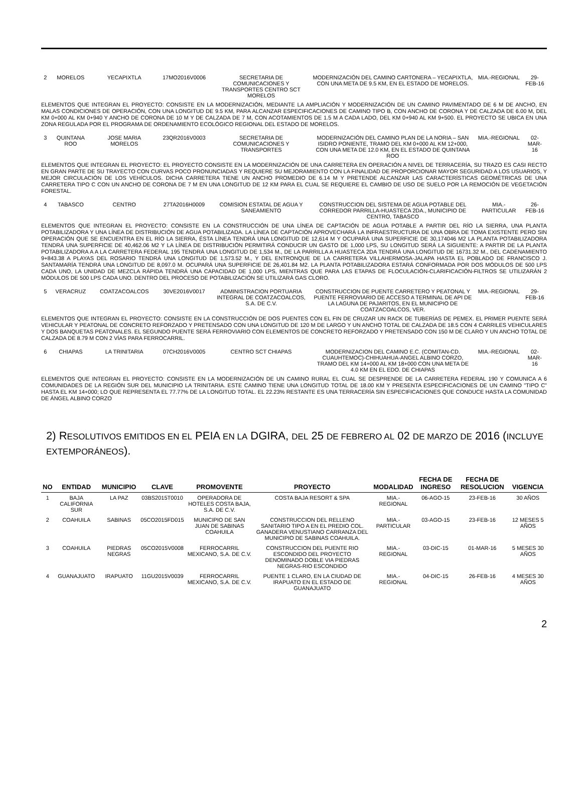| 2 | MORELOS | YECAPIXTLA | 17MO2016V0006 | SECRETARIA DE COMUNICACIONES Y TRANSPORTES CENTRO SCT MORELOS | MODERNIZACIÓN DEL CAMINO CARTONERA – YECAPIXTLA, CON UNA META DE 9.5 KM, EN EL ESTADO DE MORELOS. | MIA.-REGIONAL | 29-FEB-16 |
| ELEMENTOS QUE INTEGRAN EL PROYECTO: CONSISTE EN LA MODERNIZACIÓN, MEDIANTE LA AMPLIACIÓN Y MODERNIZACIÓN DE UN CAMINO PAVIMENTADO DE 6 M DE ANCHO, EN MALAS CONDICIONES DE OPERACIÓN, CON UNA LONGITUD DE 9.5 KM, PARA ALCANZAR ESPECIFICACIONES DE CAMINO TIPO B, CON ANCHO DE CORONA Y DE CALZADA DE 6.00 M, DEL KM 0+000 AL KM 0+940 Y ANCHO DE CORONA DE 10 M Y DE CALZADA DE 7 M, CON ACOTAMIENTOS DE 1.5 M A CADA LADO, DEL KM 0+940 AL KM 9+500. EL PROYECTO SE UBICA EN UNA ZONA REGULADA POR EL PROGRAMA DE ORDENAMIENTO ECOLÓGICO REGIONAL DEL ESTADO DE MORELOS. | | | | | | | |
| 3 | QUINTANA ROO | JOSE MARIA MORELOS | 23QR2016V0003 | SECRETARIA DE COMUNICACIONES Y TRANSPORTES | MODERNIZACIÓN DEL CAMINO PLAN DE LA NORIA – SAN ISIDRO PONIENTE, TRAMO DEL KM 0+000 AL KM 12+000, CON UNA META DE 12.0 KM, EN EL ESTADO DE QUINTANA ROO | MIA.-REGIONAL | 02-MAR-16 |
| ELEMENTOS QUE INTEGRAN EL PROYECTO: EL PROYECTO CONSISTE EN LA MODERNIZACIÓN DE UNA CARRETERA EN OPERACIÓN A NIVEL DE TERRACERÍA, SU TRAZO ES CASI RECTO EN GRAN PARTE DE SU TRAYECTO CON CURVAS POCO PRONUNCIADAS Y REQUIERE SU MEJORAMIENTO CON LA FINALIDAD DE PROPORCIONAR MAYOR SEGURIDAD A LOS USUARIOS, Y MEJOR CIRCULACIÓN DE LOS VEHÍCULOS. DICHA CARRETERA TIENE UN ANCHO PROMEDIO DE 6.14 M Y PRETENDE ALCANZAR LAS CARACTERÍSTICAS GEOMÉTRICAS DE UNA CARRETERA TIPO C CON UN ANCHO DE CORONA DE 7 M EN UNA LONGITUD DE 12 KM PARA EL CUAL SE REQUIERE EL CAMBIO DE USO DE SUELO POR LA REMOCIÓN DE VEGETACIÓN FORESTAL. | | | | | | | |
| 4 | TABASCO | CENTRO | 27TA2016H0009 | COMISION ESTATAL DE AGUA Y SANEAMIENTO | CONSTRUCCION DEL SISTEMA DE AGUA POTABLE DEL CORREDOR PARRILLA-HUASTECA 2DA., MUNICIPIO DE CENTRO, TABASCO | MIA.-PARTICULAR | 26-FEB-16 |
| ELEMENTOS QUE INTEGRAN EL PROYECTO: CONSISTE EN LA CONSTRUCCIÓN DE UNA LÍNEA DE CAPTACIÓN DE AGUA POTABLE A PARTIR DEL RÍO LA SIERRA, UNA PLANTA POTABILIZADORA Y UNA LÍNEA DE DISTRIBUCIÓN DE AGUA POTABILIZADA. LA LÍNEA DE CAPTACIÓN APROVECHARÁ LA INFRAESTRUCTURA DE UNA OBRA DE TOMA EXISTENTE PERO SIN OPERACIÓN QUE SE ENCUENTRA EN EL RÍO LA SIERRA, ÉSTA LÍNEA TENDRÁ UNA LONGITUD DE 12,614 M Y OCUPARÁ UNA SUPERFICIE DE 30,174046 M2 LA PLANTA POTABILIZADORA TENDRÁ UNA SUPERFICIE DE 40,462.06 M2 Y LA LÍNEA DE DISTRIBUCIÓN PERMITIRÁ CONDUCIR UN GASTO DE 1,000 LPS, SU LONGITUD SERÁ LA SIGUIENTE: A PARTIR DE LA PLANTA POTABILIZADORA A A LA CARRETERA FEDERAL 195 TENDRÁ UNA LONGITUD DE 1,534 M., DE LA PARRILLA A HUASTECA 2DA TENDRÁ UNA LONGITUD DE 16731.32 M., DEL CADENAMIENTO 9+843.38 A PLAYAS DEL ROSARIO TENDRÁ UNA LONGITUD DE 1,573.52 M., Y DEL ENTRONQUE DE LA CARRETERA VILLAHERMOSA-JALAPA HASTA EL POBLADO DE FRANCISCO J. SANTAMARÍA TENDRÁ UNA LONGITUD DE 8,097.0 M. OCUPARÁ UNA SUPERFICIE DE 26,401.84 M2. LA PLANTA POTABILIZADORA ESTARÁ CONFORMADA POR DOS MÓDULOS DE 500 LPS CADA UNO, LA UNIDAD DE MEZCLA RÁPIDA TENDRÁ UNA CAPACIDAD DE 1,000 LPS, MIENTRAS QUE PARA LAS ETAPAS DE FLOCULACIÓN-CLARIFICACIÓN-FILTROS SE UTILIZARÁN 2 MÓDULOS DE 500 LPS CADA UNO. DENTRO DEL PROCESO DE POTABILIZACIÓN SE UTILIZARÁ GAS CLORO. | | | | | | | |
| 5 | VERACRUZ | COATZACOALCOS | 30VE2016V0017 | ADMINISTRACION PORTUARIA INTEGRAL DE COATZACOALCOS, S.A. DE C.V. | CONSTRUCCION DE PUENTE CARRETERO Y PEATONAL Y PUENTE FERROVIARIO DE ACCESO A TERMINAL DE API DE LA LAGUNA DE PAJARITOS, EN EL MUNICIPIO DE COATZACOALCOS, VER. | MIA.-REGIONAL | 29-FEB-16 |
| ELEMENTOS QUE INTEGRAN EL PROYECTO: CONSISTE EN LA CONSTRUCCIÓN DE DOS PUENTES CON EL FIN DE CRUZAR UN RACK DE TUBERÍAS DE PEMEX. EL PRIMER PUENTE SERÁ VEHICULAR Y PEATONAL DE CONCRETO REFORZADO Y PRETENSADO CON UNA LONGITUD DE 120 M DE LARGO Y UN ANCHO TOTAL DE CALZADA DE 18.5 CON 4 CARRILES VEHICULARES Y DOS BANQUETAS PEATONALES. EL SEGUNDO PUENTE SERÁ FERROVIARIO CON ELEMENTOS DE CONCRETO REFORZADO Y PRETENSADO CON 150 M DE CLARO Y UN ANCHO TOTAL DE CALZADA DE 8.79 M CON 2 VÍAS PARA FERROCARRIL. | | | | | | | |
| 6 | CHIAPAS | LA TRINITARIA | 07CH2016V0005 | CENTRO SCT CHIAPAS | MODERNIZACION DEL CAMINO E.C. (COMITAN-CD. CUAUHTEMOC)-CHIHUAHUA-ANGEL ALBINO CORZO, TRAMO DEL KM 14+000 AL KM 18+000 CON UNA META DE 4.0 KM EN EL EDO. DE CHIAPAS | MIA.-REGIONAL | 02-MAR-16 |
| ELEMENTOS QUE INTEGRAN EL PROYECTO: CONSISTE EN LA MODERNIZACIÓN DE UN CAMINO RURAL EL CUAL SE DESPRENDE DE LA CARRETERA FEDERAL 190 Y COMUNICA A 6 COMUNIDADES DE LA REGIÓN SUR DEL MUNICIPIO LA TRINITARIA. ESTE CAMINO TIENE UNA LONGITUD TOTAL DE 18.00 KM Y PRESENTA ESPECIFICACIONES DE UN CAMINO "TIPO C" HASTA EL KM 14+000; LO QUE REPRESENTA EL 77.77% DE LA LONGITUD TOTAL. EL 22.23% RESTANTE ES UNA TERRACERÍA SIN ESPECIFICACIONES QUE CONDUCE HASTA LA COMUNIDAD DE ÁNGEL ALBINO CORZO | | | | | | | |
2) RESOLUTIVOS EMITIDOS EN EL PEIA EN LA DGIRA, DEL 25 DE FEBRERO AL 02 DE MARZO DE 2016 (INCLUYE EXTEMPORÁNEOS).
| NO | ENTIDAD | MUNICIPIO | CLAVE | PROMOVENTE | PROYECTO | MODALIDAD | FECHA DE INGRESO | FECHA DE RESOLUCION | VIGENCIA |
| --- | --- | --- | --- | --- | --- | --- | --- | --- | --- |
| 1 | BAJA CALIFORNIA SUR | LA PAZ | 03BS2015T0010 | OPERADORA DE HOTELES COSTA BAJA, S.A. DE C.V. | COSTA BAJA RESORT & SPA | MIA.- REGIONAL | 06-AGO-15 | 23-FEB-16 | 30 AÑOS |
| 2 | COAHUILA | SABINAS | 05CO2015FD015 | MUNICIPIO DE SAN JUAN DE SABINAS COAHUILA | CONSTRUCCION DEL RELLENO SANITARIO TIPO A EN EL PREDIO COL. GANADERA VENUSTIANO CARRANZA DEL MUNICIPIO DE SABINAS COAHUILA. | MIA.- PARTICULAR | 03-AGO-15 | 23-FEB-16 | 12 MESES 5 AÑOS |
| 3 | COAHUILA | PIEDRAS NEGRAS | 05CO2015V0008 | FERROCARRIL MEXICANO, S.A. DE C.V. | CONSTRUCCION DEL PUENTE RIO ESCONDIDO DEL PROYECTO DENOMINADO DOBLE VIA PIEDRAS NEGRAS-RIO ESCONDIDO | MIA.- REGIONAL | 03-DIC-15 | 01-MAR-16 | 5 MESES 30 AÑOS |
| 4 | GUANAJUATO | IRAPUATO | 11GU2015V0039 | FERROCARRIL MEXICANO, S.A. DE C.V. | PUENTE 1 CLARO, EN LA CIUDAD DE IRAPUATO EN EL ESTADO DE GUANAJUATO | MIA.- REGIONAL | 04-DIC-15 | 26-FEB-16 | 4 MESES 30 AÑOS |
2